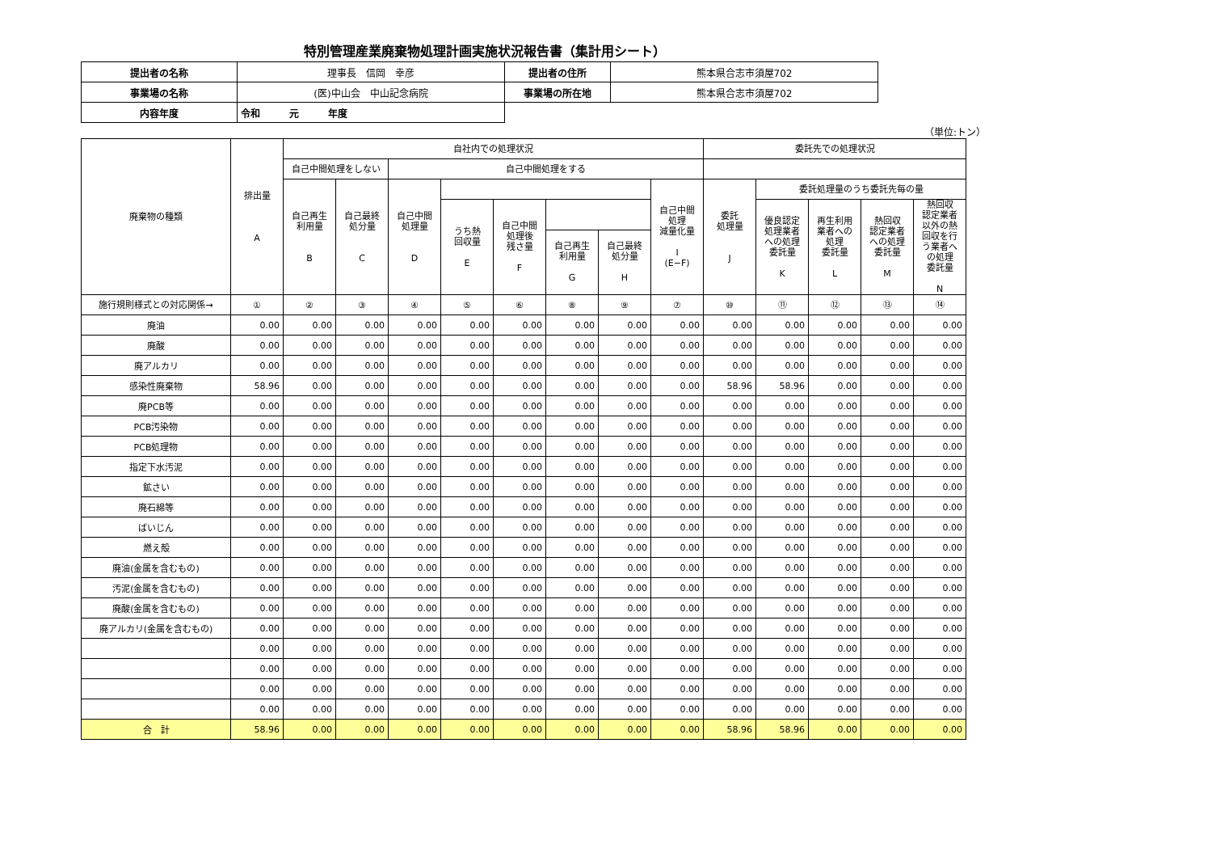特別管理産業廃棄物処理計画実施状況報告書（集計用シート）
| 提出者の名称 | 理事長 信岡 幸彦 | 提出者の住所 | 熊本県合志市須屋702 |
| 事業場の名称 | (医)中山会 中山記念病院 | 事業場の所在地 | 熊本県合志市須屋702 |
| 内容年度 | 令和 元 年度 | | |
（単位:トン）
| 廃棄物の種類 | 排出量 A | 自社内での処理状況 | | | | | | | | 委託先での処理状況 | | | | |
| --- | --- | --- | --- | --- | --- | --- | --- | --- | --- | --- | --- | --- | --- | --- |
| | | 自己中間処理をしない | | 自己中間処理をする | | | | | | | | | | |
| | | 自己再生 利用量 B | 自己最終 処分量 C | 自己中間 処理量 D | | | | | 自己中間 処理 減量化量 I (E−F) | 委託 処理量 J | 委託処理量のうち委託先毎の量 | | | |
| | | | | | うち熱 回収量 E | 自己中間 処理後 残さ量 F | | | | | 優良認定 処理業者 への処理 委託量 K | 再生利用 業者への 処理 委託量 L | 熱回収 認定業者 への処理 委託量 M | 熱回収 認定業者 以外の熱 回収を行 う業者へ の処理 委託量 N |
| | | | | | | | 自己再生 利用量 G | 自己最終 処分量 H | | | | | | |
| 施行規則様式との対応関係→ | ① | ② | ③ | ④ | ⑤ | ⑥ | ⑧ | ⑨ | ⑦ | ⑩ | ⑪ | ⑫ | ⑬ | ⑭ |
| 廃油 | 0.00 | 0.00 | 0.00 | 0.00 | 0.00 | 0.00 | 0.00 | 0.00 | 0.00 | 0.00 | 0.00 | 0.00 | 0.00 | 0.00 |
| 廃酸 | 0.00 | 0.00 | 0.00 | 0.00 | 0.00 | 0.00 | 0.00 | 0.00 | 0.00 | 0.00 | 0.00 | 0.00 | 0.00 | 0.00 |
| 廃アルカリ | 0.00 | 0.00 | 0.00 | 0.00 | 0.00 | 0.00 | 0.00 | 0.00 | 0.00 | 0.00 | 0.00 | 0.00 | 0.00 | 0.00 |
| 感染性廃棄物 | 58.96 | 0.00 | 0.00 | 0.00 | 0.00 | 0.00 | 0.00 | 0.00 | 0.00 | 58.96 | 58.96 | 0.00 | 0.00 | 0.00 |
| 廃PCB等 | 0.00 | 0.00 | 0.00 | 0.00 | 0.00 | 0.00 | 0.00 | 0.00 | 0.00 | 0.00 | 0.00 | 0.00 | 0.00 | 0.00 |
| PCB汚染物 | 0.00 | 0.00 | 0.00 | 0.00 | 0.00 | 0.00 | 0.00 | 0.00 | 0.00 | 0.00 | 0.00 | 0.00 | 0.00 | 0.00 |
| PCB処理物 | 0.00 | 0.00 | 0.00 | 0.00 | 0.00 | 0.00 | 0.00 | 0.00 | 0.00 | 0.00 | 0.00 | 0.00 | 0.00 | 0.00 |
| 指定下水汚泥 | 0.00 | 0.00 | 0.00 | 0.00 | 0.00 | 0.00 | 0.00 | 0.00 | 0.00 | 0.00 | 0.00 | 0.00 | 0.00 | 0.00 |
| 鉱さい | 0.00 | 0.00 | 0.00 | 0.00 | 0.00 | 0.00 | 0.00 | 0.00 | 0.00 | 0.00 | 0.00 | 0.00 | 0.00 | 0.00 |
| 廃石綿等 | 0.00 | 0.00 | 0.00 | 0.00 | 0.00 | 0.00 | 0.00 | 0.00 | 0.00 | 0.00 | 0.00 | 0.00 | 0.00 | 0.00 |
| ばいじん | 0.00 | 0.00 | 0.00 | 0.00 | 0.00 | 0.00 | 0.00 | 0.00 | 0.00 | 0.00 | 0.00 | 0.00 | 0.00 | 0.00 |
| 燃え殻 | 0.00 | 0.00 | 0.00 | 0.00 | 0.00 | 0.00 | 0.00 | 0.00 | 0.00 | 0.00 | 0.00 | 0.00 | 0.00 | 0.00 |
| 廃油(金属を含むもの) | 0.00 | 0.00 | 0.00 | 0.00 | 0.00 | 0.00 | 0.00 | 0.00 | 0.00 | 0.00 | 0.00 | 0.00 | 0.00 | 0.00 |
| 汚泥(金属を含むもの) | 0.00 | 0.00 | 0.00 | 0.00 | 0.00 | 0.00 | 0.00 | 0.00 | 0.00 | 0.00 | 0.00 | 0.00 | 0.00 | 0.00 |
| 廃酸(金属を含むもの) | 0.00 | 0.00 | 0.00 | 0.00 | 0.00 | 0.00 | 0.00 | 0.00 | 0.00 | 0.00 | 0.00 | 0.00 | 0.00 | 0.00 |
| 廃アルカリ(金属を含むもの) | 0.00 | 0.00 | 0.00 | 0.00 | 0.00 | 0.00 | 0.00 | 0.00 | 0.00 | 0.00 | 0.00 | 0.00 | 0.00 | 0.00 |
| | 0.00 | 0.00 | 0.00 | 0.00 | 0.00 | 0.00 | 0.00 | 0.00 | 0.00 | 0.00 | 0.00 | 0.00 | 0.00 | 0.00 |
| | 0.00 | 0.00 | 0.00 | 0.00 | 0.00 | 0.00 | 0.00 | 0.00 | 0.00 | 0.00 | 0.00 | 0.00 | 0.00 | 0.00 |
| | 0.00 | 0.00 | 0.00 | 0.00 | 0.00 | 0.00 | 0.00 | 0.00 | 0.00 | 0.00 | 0.00 | 0.00 | 0.00 | 0.00 |
| | 0.00 | 0.00 | 0.00 | 0.00 | 0.00 | 0.00 | 0.00 | 0.00 | 0.00 | 0.00 | 0.00 | 0.00 | 0.00 | 0.00 |
| 合 計 | 58.96 | 0.00 | 0.00 | 0.00 | 0.00 | 0.00 | 0.00 | 0.00 | 0.00 | 58.96 | 58.96 | 0.00 | 0.00 | 0.00 |